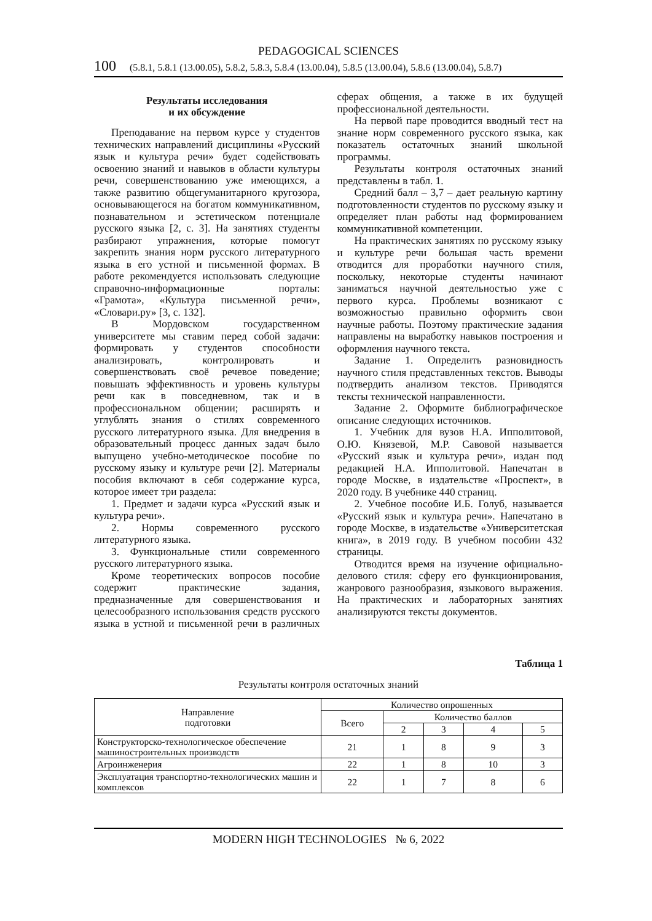PEDAGOGICAL SCIENCES
100 (5.8.1, 5.8.1 (13.00.05), 5.8.2, 5.8.3, 5.8.4 (13.00.04), 5.8.5 (13.00.04), 5.8.6 (13.00.04), 5.8.7)
Результаты исследования
и их обсуждение
Преподавание на первом курсе у студентов технических направлений дисциплины «Русский язык и культура речи» будет содействовать освоению знаний и навыков в области культуры речи, совершенствованию уже имеющихся, а также развитию общегуманитарного кругозора, основывающегося на богатом коммуникативном, познавательном и эстетическом потенциале русского языка [2, с. 3]. На занятиях студенты разбирают упражнения, которые помогут закрепить знания норм русского литературного языка в его устной и письменной формах. В работе рекомендуется использовать следующие справочно-информационные порталы: «Грамота», «Культура письменной речи», «Словари.ру» [3, с. 132].
В Мордовском государственном университете мы ставим перед собой задачи: формировать у студентов способности анализировать, контролировать и совершенствовать своё речевое поведение; повышать эффективность и уровень культуры речи как в повседневном, так и в профессиональном общении; расширять и углублять знания о стилях современного русского литературного языка. Для внедрения в образовательный процесс данных задач было выпущено учебно-методическое пособие по русскому языку и культуре речи [2]. Материалы пособия включают в себя содержание курса, которое имеет три раздела:
1. Предмет и задачи курса «Русский язык и культура речи».
2. Нормы современного русского литературного языка.
3. Функциональные стили современного русского литературного языка.
Кроме теоретических вопросов пособие содержит практические задания, предназначенные для совершенствования и целесообразного использования средств русского языка в устной и письменной речи в различных сферах общения, а также в их будущей профессиональной деятельности.
На первой паре проводится вводный тест на знание норм современного русского языка, как показатель остаточных знаний школьной программы.
Результаты контроля остаточных знаний представлены в табл. 1.
Средний балл – 3,7 – дает реальную картину подготовленности студентов по русскому языку и определяет план работы над формированием коммуникативной компетенции.
На практических занятиях по русскому языку и культуре речи большая часть времени отводится для проработки научного стиля, поскольку, некоторые студенты начинают заниматься научной деятельностью уже с первого курса. Проблемы возникают с возможностью правильно оформить свои научные работы. Поэтому практические задания направлены на выработку навыков построения и оформления научного текста.
Задание 1. Определить разновидность научного стиля представленных текстов. Выводы подтвердить анализом текстов. Приводятся тексты технической направленности.
Задание 2. Оформите библиографическое описание следующих источников.
1. Учебник для вузов Н.А. Ипполитовой, О.Ю. Князевой, М.Р. Савовой называется «Русский язык и культура речи», издан под редакцией Н.А. Ипполитовой. Напечатан в городе Москве, в издательстве «Проспект», в 2020 году. В учебнике 440 страниц.
2. Учебное пособие И.Б. Голуб, называется «Русский язык и культура речи». Напечатано в городе Москве, в издательстве «Университетская книга», в 2019 году. В учебном пособии 432 страницы.
Отводится время на изучение официально-делового стиля: сферу его функционирования, жанрового разнообразия, языкового выражения. На практических и лабораторных занятиях анализируются тексты документов.
Таблица 1
Результаты контроля остаточных знаний
| Направление подготовки | Количество опрошенных | | | | |
| --- | --- | --- | --- | --- | --- |
| | Всего | Количество баллов | | | |
| | | 2 | 3 | 4 | 5 |
| Конструкторско-технологическое обеспечение машиностроительных производств | 21 | 1 | 8 | 9 | 3 |
| Агроинженерия | 22 | 1 | 8 | 10 | 3 |
| Эксплуатация транспортно-технологических машин и комплексов | 22 | 1 | 7 | 8 | 6 |
MODERN HIGH TECHNOLOGIES № 6, 2022